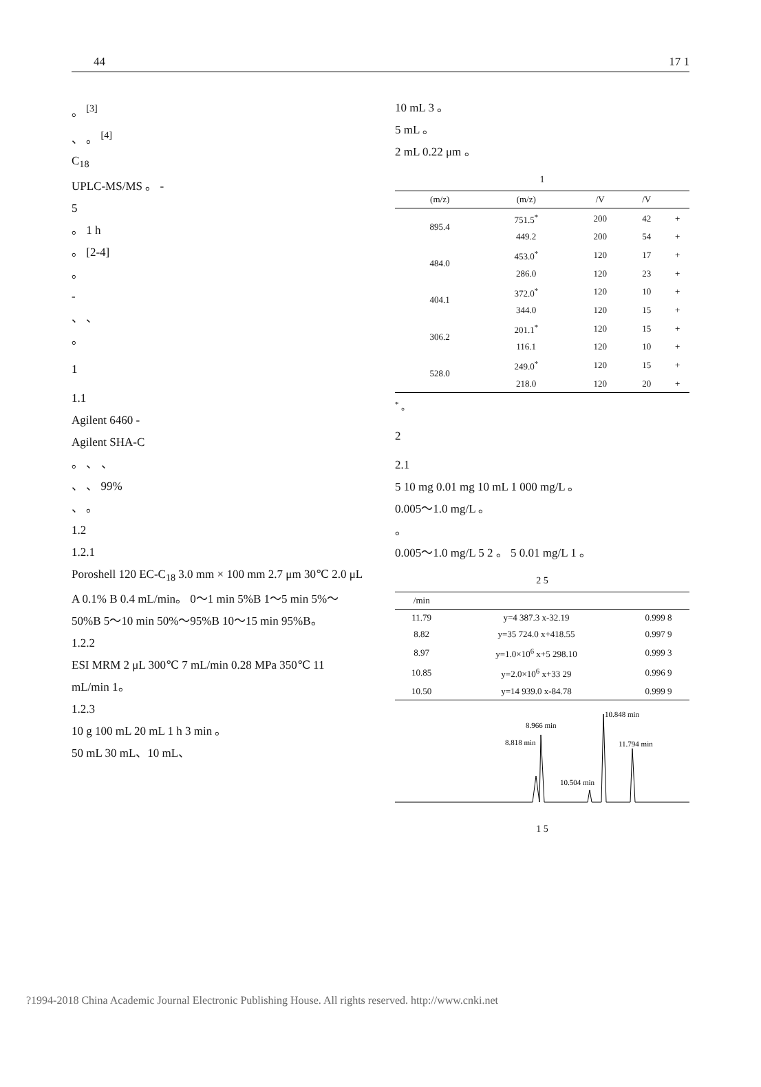44 17 1
。 <sup>[3]</sup>
、 。 <sup>[4]</sup>
C<sub>18</sub>
UPLC-MS/MS 。 -
5
。 1 h
。 [2-4]
。
-
、 、
。
1
1.1
Agilent 6460 -
Agilent SHA-C
。 、 、
、 、 99%
、 。
1.2
1.2.1
Poroshell 120 EC-C<sub>18</sub> 3.0 mm × 100 mm 2.7 μm 30℃ 2.0 μL A 0.1% B 0.4 mL/min。 0～1 min 5%B 1～5 min 5%～50%B 5～10 min 50%～95%B 10～15 min 95%B。
1.2.2
ESI MRM 2 μL 300℃ 7 mL/min 0.28 MPa 350℃ 11 mL/min 1。
1.2.3
10 g 100 mL 20 mL 1 h 3 min 。
50 mL 30 mL、10 mL、
10 mL 3 。
5 mL 。
2 mL 0.22 μm 。
1
| | (m/z) | (m/z) | /V | /V | |
| --- | --- | --- | --- | --- | --- |
| | 895.4 | 751.5<sup>*</sup> | 200 | 42 | + |
| | | 449.2 | 200 | 54 | + |
| | 484.0 | 453.0<sup>*</sup> | 120 | 17 | + |
| | | 286.0 | 120 | 23 | + |
| | 404.1 | 372.0<sup>*</sup> | 120 | 10 | + |
| | | 344.0 | 120 | 15 | + |
| | 306.2 | 201.1<sup>*</sup> | 120 | 15 | + |
| | | 116.1 | 120 | 10 | + |
| | 528.0 | 249.0<sup>*</sup> | 120 | 15 | + |
| | | 218.0 | 120 | 20 | + |
<sup>*</sup> 。
2
2.1
5 10 mg 0.01 mg 10 mL 1 000 mg/L 。
0.005～1.0 mg/L 。
。
0.005～1.0 mg/L 5 2 。 5 0.01 mg/L 1 。
2 5
| | /min | | |
| --- | --- | --- | --- |
| | 11.79 | y=4 387.3 x-32.19 | 0.999 8 |
| | 8.82 | y=35 724.0 x+418.55 | 0.997 9 |
| | 8.97 | y=1.0×10<sup>6</sup> x+5 298.10 | 0.999 3 |
| | 10.85 | y=2.0×10<sup>6</sup> x+33 29 | 0.996 9 |
| | 10.50 | y=14 939.0 x-84.78 | 0.999 9 |
8.966 min
8.818 min
10.504 min
10.848 min
11.794 min
1 5
?1994-2018 China Academic Journal Electronic Publishing House. All rights reserved. http://www.cnki.net